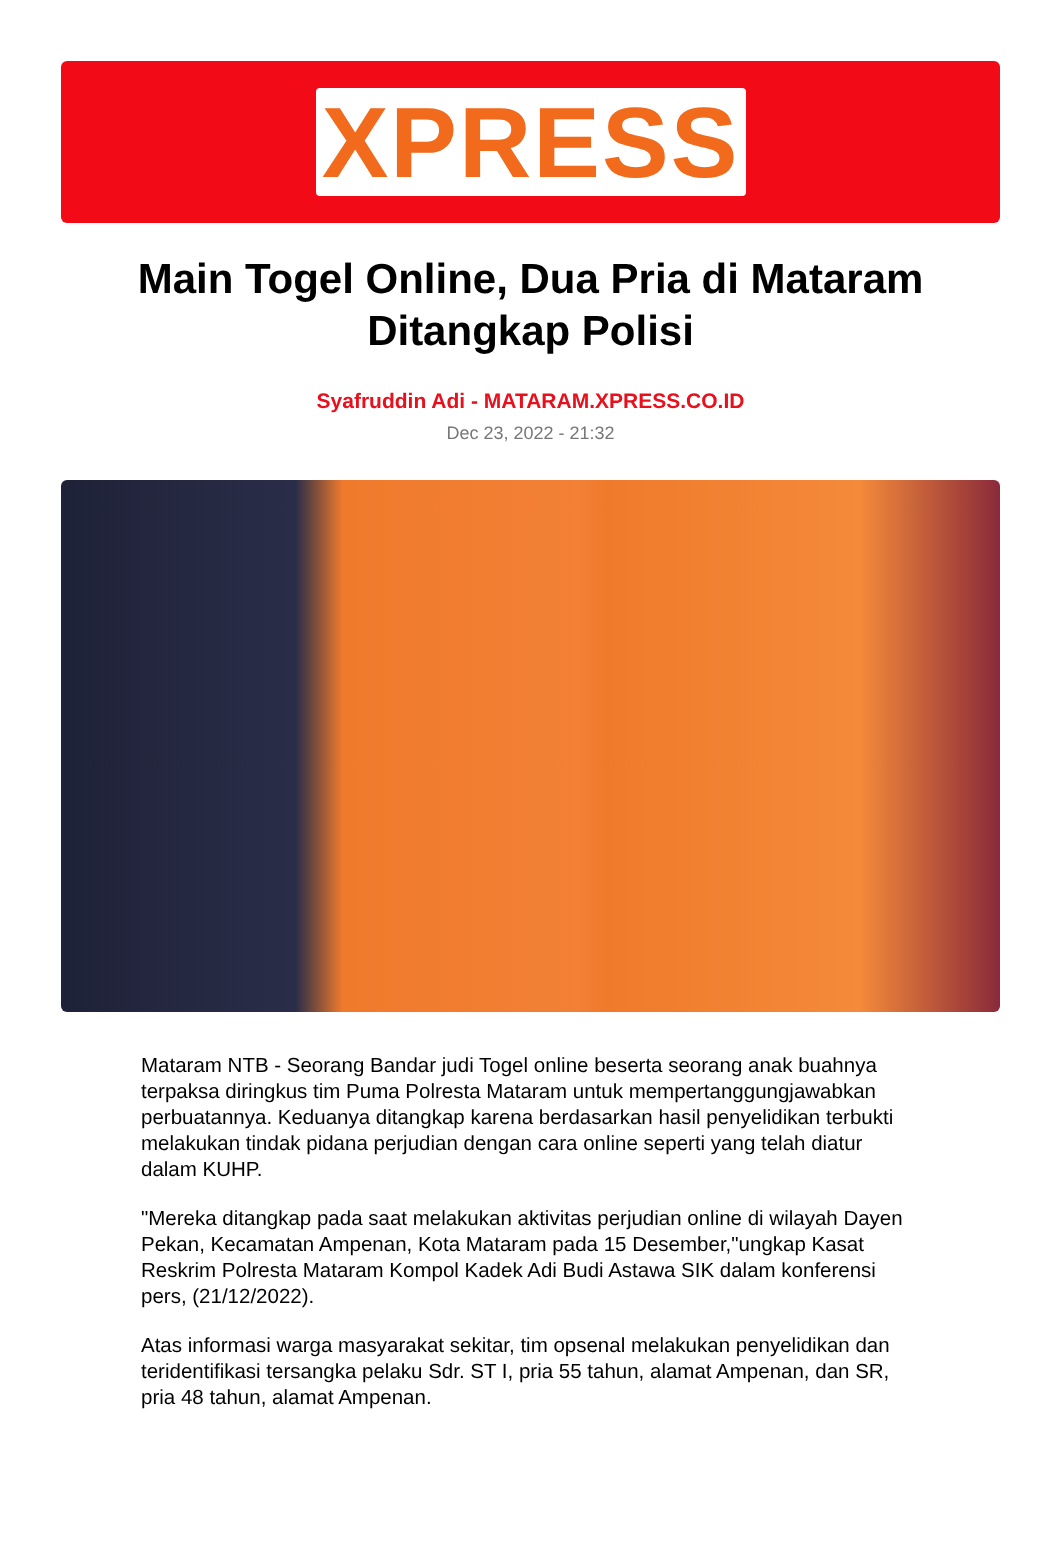XPRESS
Main Togel Online, Dua Pria di Mataram Ditangkap Polisi
Syafruddin Adi - MATARAM.XPRESS.CO.ID
Dec 23, 2022 - 21:32
Mataram NTB - Seorang Bandar judi Togel online beserta seorang anak buahnya terpaksa diringkus tim Puma Polresta Mataram untuk mempertanggungjawabkan perbuatannya. Keduanya ditangkap karena berdasarkan hasil penyelidikan terbukti melakukan tindak pidana perjudian dengan cara online seperti yang telah diatur dalam KUHP.
"Mereka ditangkap pada saat melakukan aktivitas perjudian online di wilayah Dayen Pekan, Kecamatan Ampenan, Kota Mataram pada 15 Desember,"ungkap Kasat Reskrim Polresta Mataram Kompol Kadek Adi Budi Astawa SIK dalam konferensi pers, (21/12/2022).
Atas informasi warga masyarakat sekitar, tim opsenal melakukan penyelidikan dan teridentifikasi tersangka pelaku Sdr. ST I, pria 55 tahun, alamat Ampenan, dan SR, pria 48 tahun, alamat Ampenan.